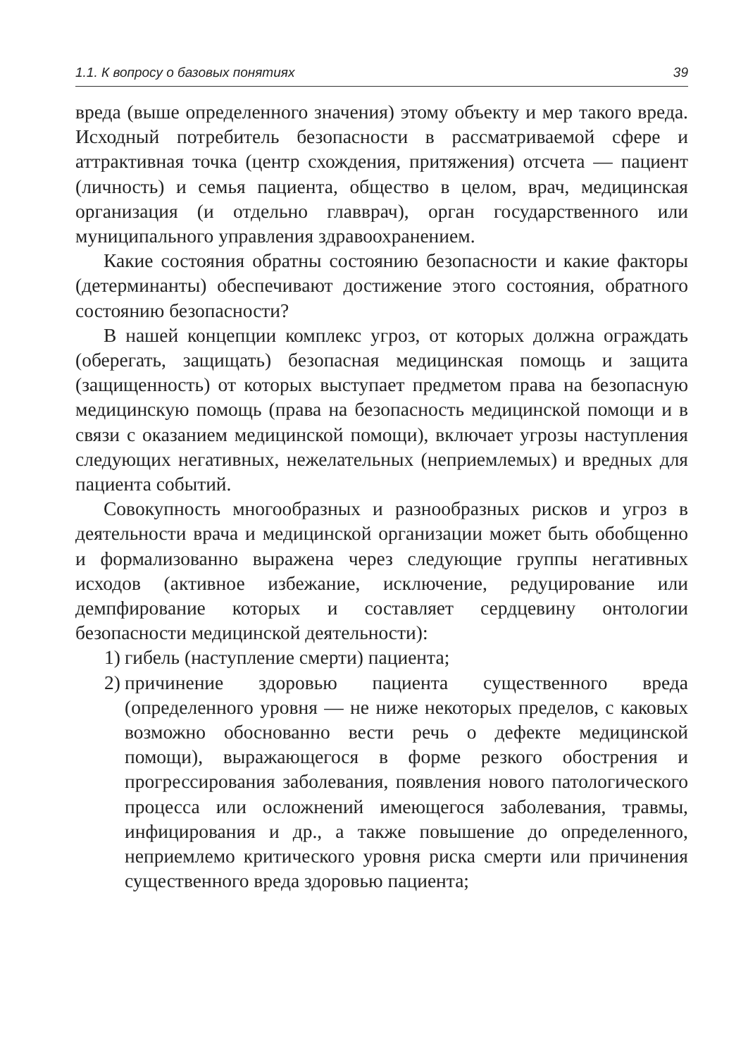1.1. К вопросу о базовых понятиях 39
вреда (выше определенного значения) этому объекту и мер такого вреда. Исходный потребитель безопасности в рассматриваемой сфере и аттрактивная точка (центр схождения, притяжения) отсчета — пациент (личность) и семья пациента, общество в целом, врач, медицинская организация (и отдельно главврач), орган государственного или муниципального управления здравоохранением.
Какие состояния обратны состоянию безопасности и какие факторы (детерминанты) обеспечивают достижение этого состояния, обратного состоянию безопасности?
В нашей концепции комплекс угроз, от которых должна ограждать (оберегать, защищать) безопасная медицинская помощь и защита (защищенность) от которых выступает предметом права на безопасную медицинскую помощь (права на безопасность медицинской помощи и в связи с оказанием медицинской помощи), включает угрозы наступления следующих негативных, нежелательных (неприемлемых) и вредных для пациента событий.
Совокупность многообразных и разнообразных рисков и угроз в деятельности врача и медицинской организации может быть обобщенно и формализованно выражена через следующие группы негативных исходов (активное избежание, исключение, редуцирование или демпфирование которых и составляет сердцевину онтологии безопасности медицинской деятельности):
1) гибель (наступление смерти) пациента;
2) причинение здоровью пациента существенного вреда (определенного уровня — не ниже некоторых пределов, с каковых возможно обоснованно вести речь о дефекте медицинской помощи), выражающегося в форме резкого обострения и прогрессирования заболевания, появления нового патологического процесса или осложнений имеющегося заболевания, травмы, инфицирования и др., а также повышение до определенного, неприемлемо критического уровня риска смерти или причинения существенного вреда здоровью пациента;